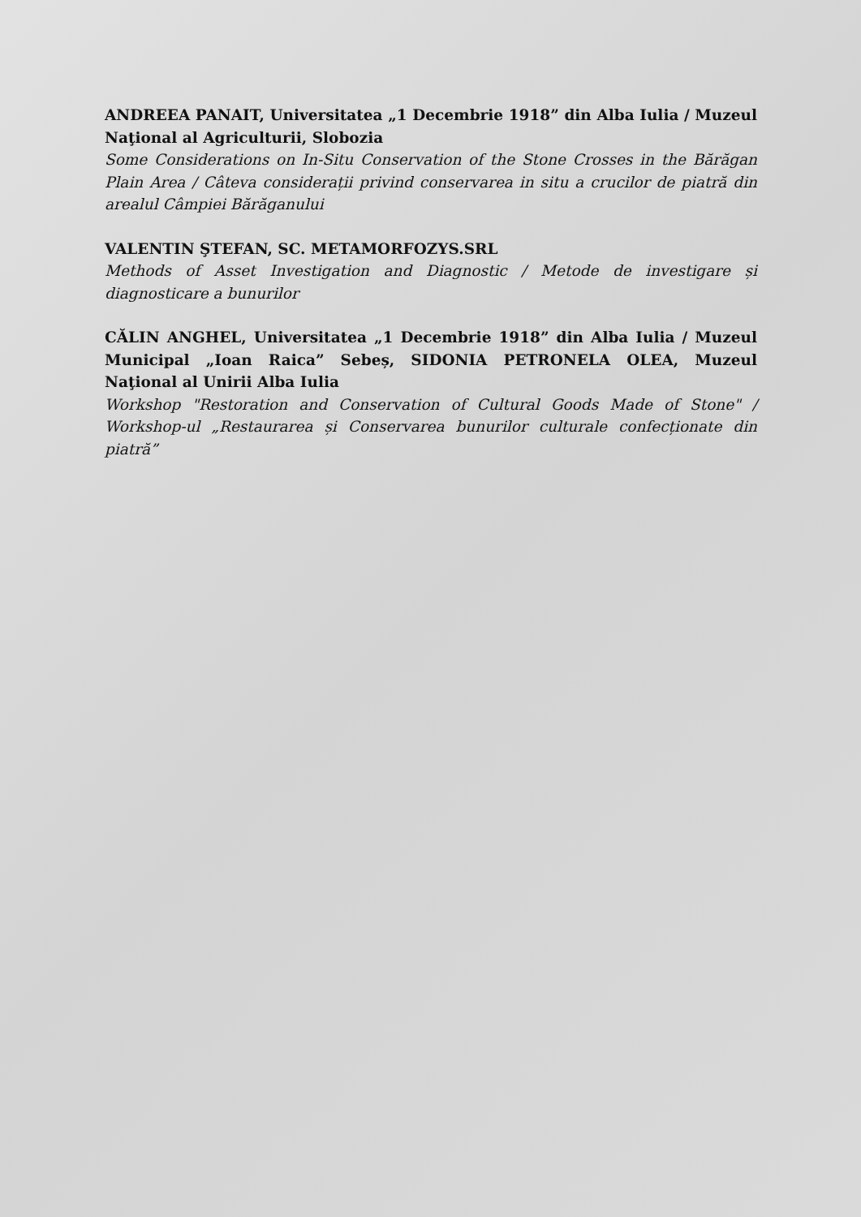ANDREEA PANAIT, Universitatea „1 Decembrie 1918” din Alba Iulia / Muzeul Naţional al Agriculturii, Slobozia
Some Considerations on In-Situ Conservation of the Stone Crosses in the Bărăgan Plain Area / Câteva considerații privind conservarea in situ a crucilor de piatră din arealul Câmpiei Bărăganului
VALENTIN ŞTEFAN, SC. METAMORFOZYS.SRL
Methods of Asset Investigation and Diagnostic / Metode de investigare și diagnosticare a bunurilor
CĂLIN ANGHEL, Universitatea „1 Decembrie 1918” din Alba Iulia / Muzeul Municipal „Ioan Raica” Sebeș, SIDONIA PETRONELA OLEA, Muzeul Naţional al Unirii Alba Iulia
Workshop "Restoration and Conservation of Cultural Goods Made of Stone" / Workshop-ul „Restaurarea și Conservarea bunurilor culturale confecționate din piatră”